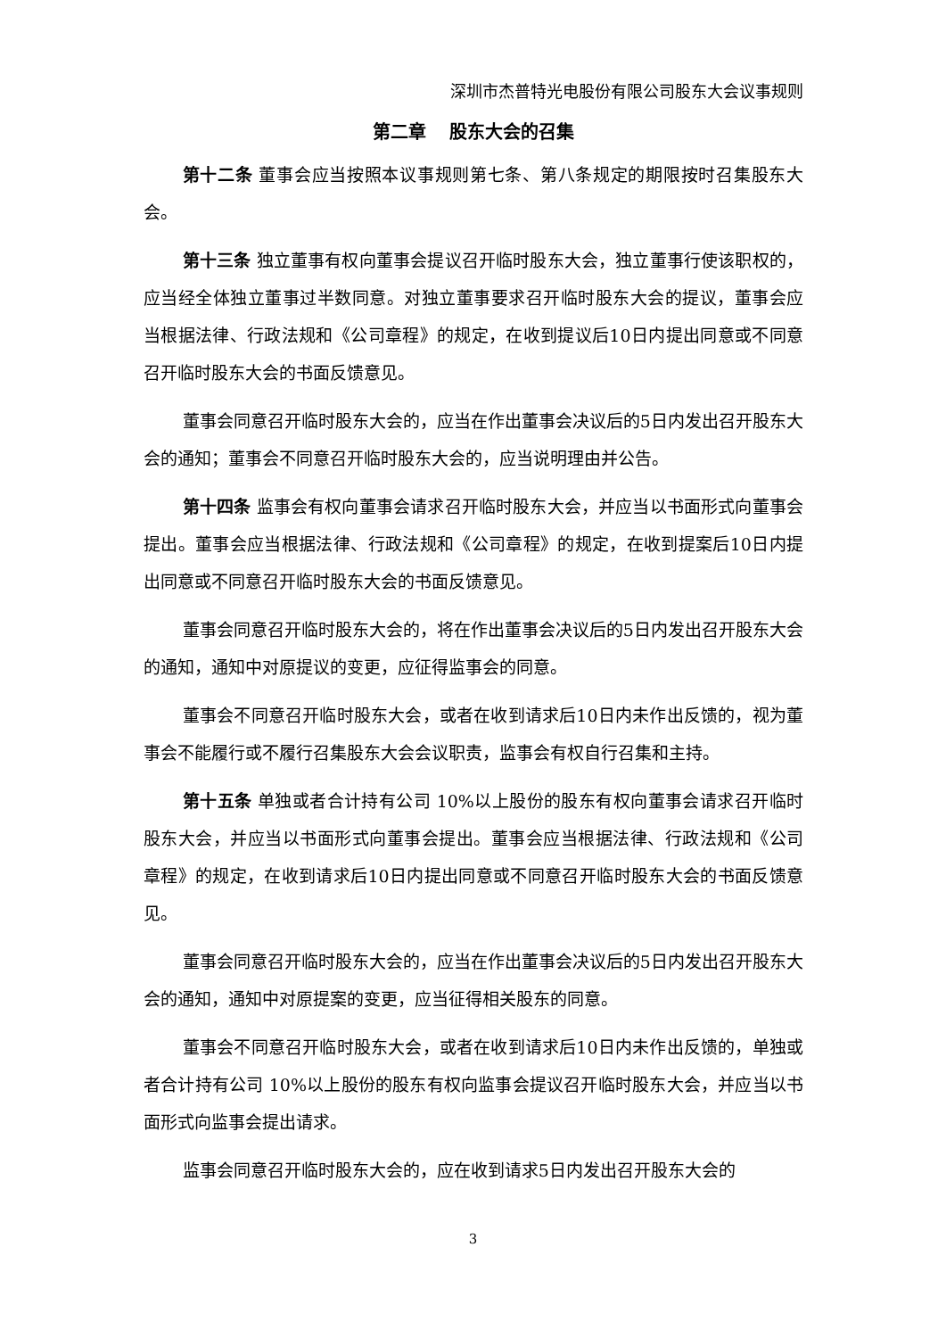深圳市杰普特光电股份有限公司股东大会议事规则
第二章　 股东大会的召集
第十二条 董事会应当按照本议事规则第七条、第八条规定的期限按时召集股东大会。
第十三条 独立董事有权向董事会提议召开临时股东大会，独立董事行使该职权的，应当经全体独立董事过半数同意。对独立董事要求召开临时股东大会的提议，董事会应当根据法律、行政法规和《公司章程》的规定，在收到提议后10日内提出同意或不同意召开临时股东大会的书面反馈意见。
董事会同意召开临时股东大会的，应当在作出董事会决议后的5日内发出召开股东大会的通知；董事会不同意召开临时股东大会的，应当说明理由并公告。
第十四条 监事会有权向董事会请求召开临时股东大会，并应当以书面形式向董事会提出。董事会应当根据法律、行政法规和《公司章程》的规定，在收到提案后10日内提出同意或不同意召开临时股东大会的书面反馈意见。
董事会同意召开临时股东大会的，将在作出董事会决议后的5日内发出召开股东大会的通知，通知中对原提议的变更，应征得监事会的同意。
董事会不同意召开临时股东大会，或者在收到请求后10日内未作出反馈的，视为董事会不能履行或不履行召集股东大会会议职责，监事会有权自行召集和主持。
第十五条 单独或者合计持有公司 10%以上股份的股东有权向董事会请求召开临时股东大会，并应当以书面形式向董事会提出。董事会应当根据法律、行政法规和《公司章程》的规定，在收到请求后10日内提出同意或不同意召开临时股东大会的书面反馈意见。
董事会同意召开临时股东大会的，应当在作出董事会决议后的5日内发出召开股东大会的通知，通知中对原提案的变更，应当征得相关股东的同意。
董事会不同意召开临时股东大会，或者在收到请求后10日内未作出反馈的，单独或者合计持有公司 10%以上股份的股东有权向监事会提议召开临时股东大会，并应当以书面形式向监事会提出请求。
监事会同意召开临时股东大会的，应在收到请求5日内发出召开股东大会的
3